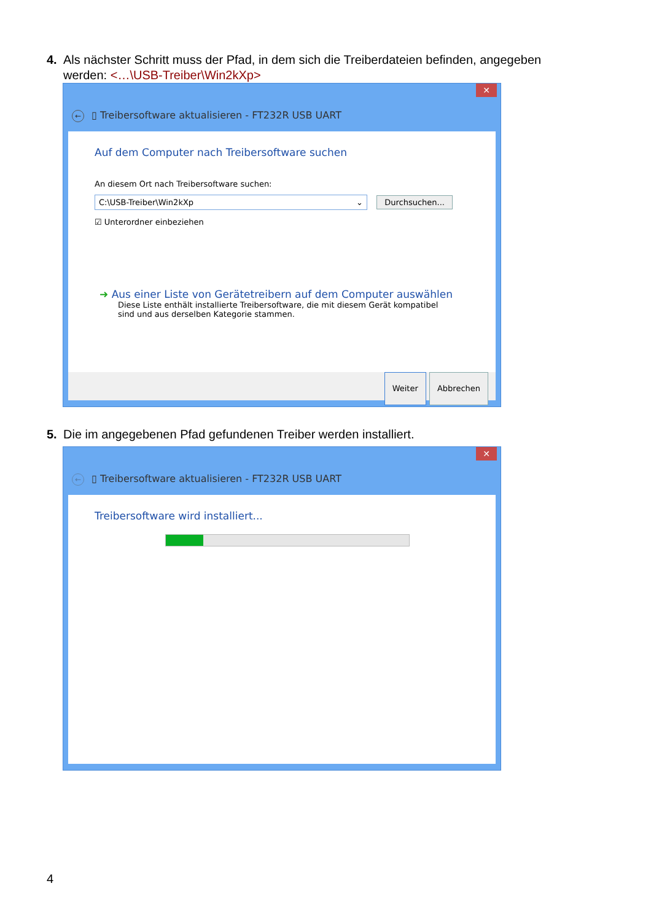4. Als nächster Schritt muss der Pfad, in dem sich die Treiberdateien befinden, angegeben
werden: <…\USB-Treiber\Win2kXp>
✕
← ▯ Treibersoftware aktualisieren - FT232R USB UART
Auf dem Computer nach Treibersoftware suchen
An diesem Ort nach Treibersoftware suchen:
C:\USB-Treiber\Win2kXp ⌄ Durchsuchen...
☑ Unterordner einbeziehen
➜ Aus einer Liste von Gerätetreibern auf dem Computer auswählen
Diese Liste enthält installierte Treibersoftware, die mit diesem Gerät kompatibel sind und aus derselben Kategorie stammen.
Weiter Abbrechen
5. Die im angegebenen Pfad gefundenen Treiber werden installiert.
✕
← ▯ Treibersoftware aktualisieren - FT232R USB UART
Treibersoftware wird installiert...
4